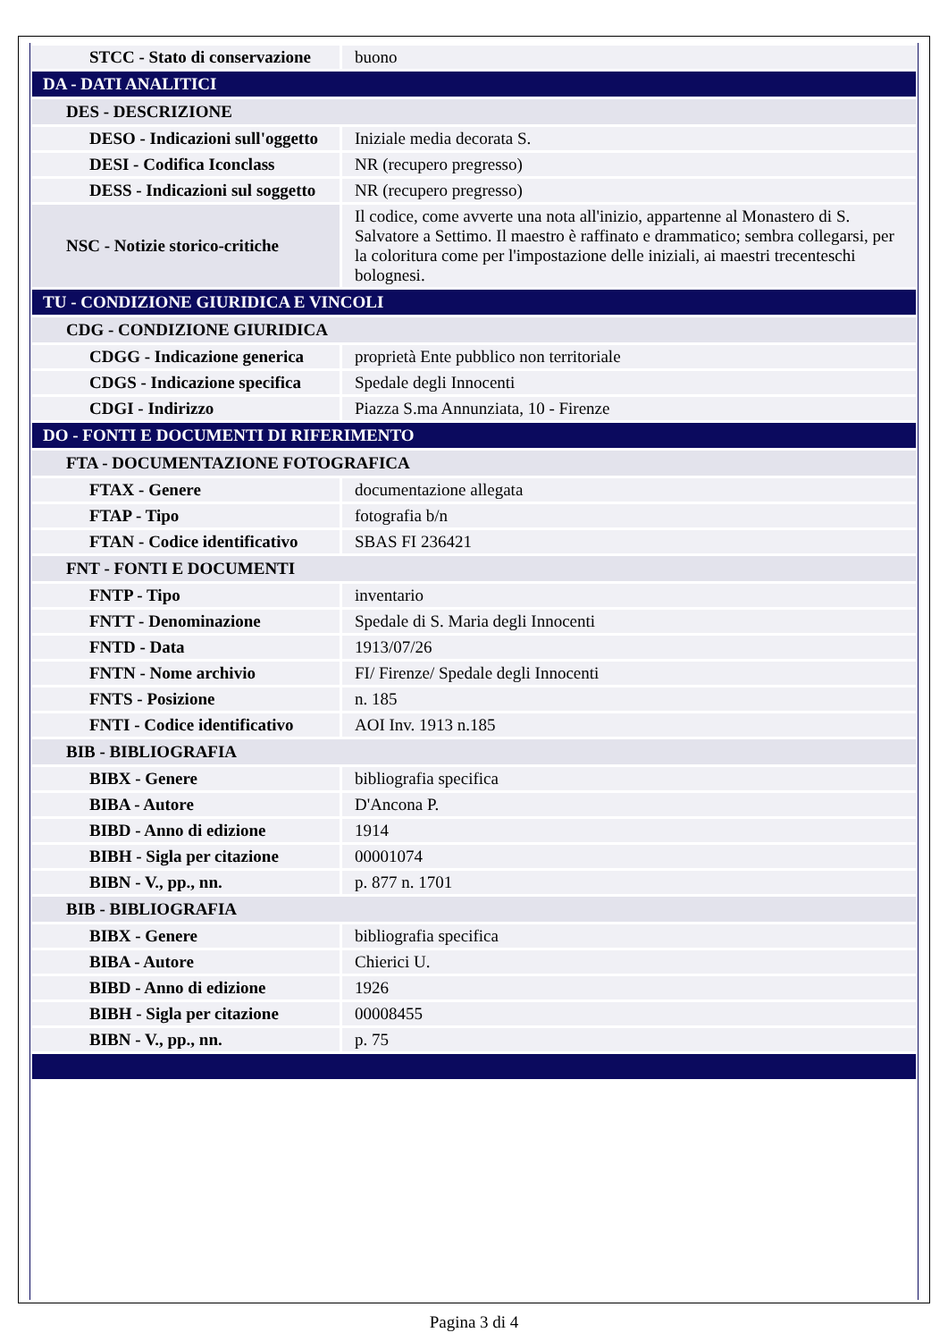| STCC - Stato di conservazione | buono |
| DA - DATI ANALITICI | |
| DES - DESCRIZIONE | |
| DESO - Indicazioni sull'oggetto | Iniziale media decorata S. |
| DESI - Codifica Iconclass | NR (recupero pregresso) |
| DESS - Indicazioni sul soggetto | NR (recupero pregresso) |
| NSC - Notizie storico-critiche | Il codice, come avverte una nota all'inizio, appartenne al Monastero di S. Salvatore a Settimo. Il maestro è raffinato e drammatico; sembra collegarsi, per la coloritura come per l'impostazione delle iniziali, ai maestri trecenteschi bolognesi. |
| TU - CONDIZIONE GIURIDICA E VINCOLI | |
| CDG - CONDIZIONE GIURIDICA | |
| CDGG - Indicazione generica | proprietà Ente pubblico non territoriale |
| CDGS - Indicazione specifica | Spedale degli Innocenti |
| CDGI - Indirizzo | Piazza S.ma Annunziata, 10 - Firenze |
| DO - FONTI E DOCUMENTI DI RIFERIMENTO | |
| FTA - DOCUMENTAZIONE FOTOGRAFICA | |
| FTAX - Genere | documentazione allegata |
| FTAP - Tipo | fotografia b/n |
| FTAN - Codice identificativo | SBAS FI 236421 |
| FNT - FONTI E DOCUMENTI | |
| FNTP - Tipo | inventario |
| FNTT - Denominazione | Spedale di S. Maria degli Innocenti |
| FNTD - Data | 1913/07/26 |
| FNTN - Nome archivio | FI/ Firenze/ Spedale degli Innocenti |
| FNTS - Posizione | n. 185 |
| FNTI - Codice identificativo | AOI Inv. 1913 n.185 |
| BIB - BIBLIOGRAFIA | |
| BIBX - Genere | bibliografia specifica |
| BIBA - Autore | D'Ancona P. |
| BIBD - Anno di edizione | 1914 |
| BIBH - Sigla per citazione | 00001074 |
| BIBN - V., pp., nn. | p. 877 n. 1701 |
| BIB - BIBLIOGRAFIA | |
| BIBX - Genere | bibliografia specifica |
| BIBA - Autore | Chierici U. |
| BIBD - Anno di edizione | 1926 |
| BIBH - Sigla per citazione | 00008455 |
| BIBN - V., pp., nn. | p. 75 |
Pagina 3 di 4